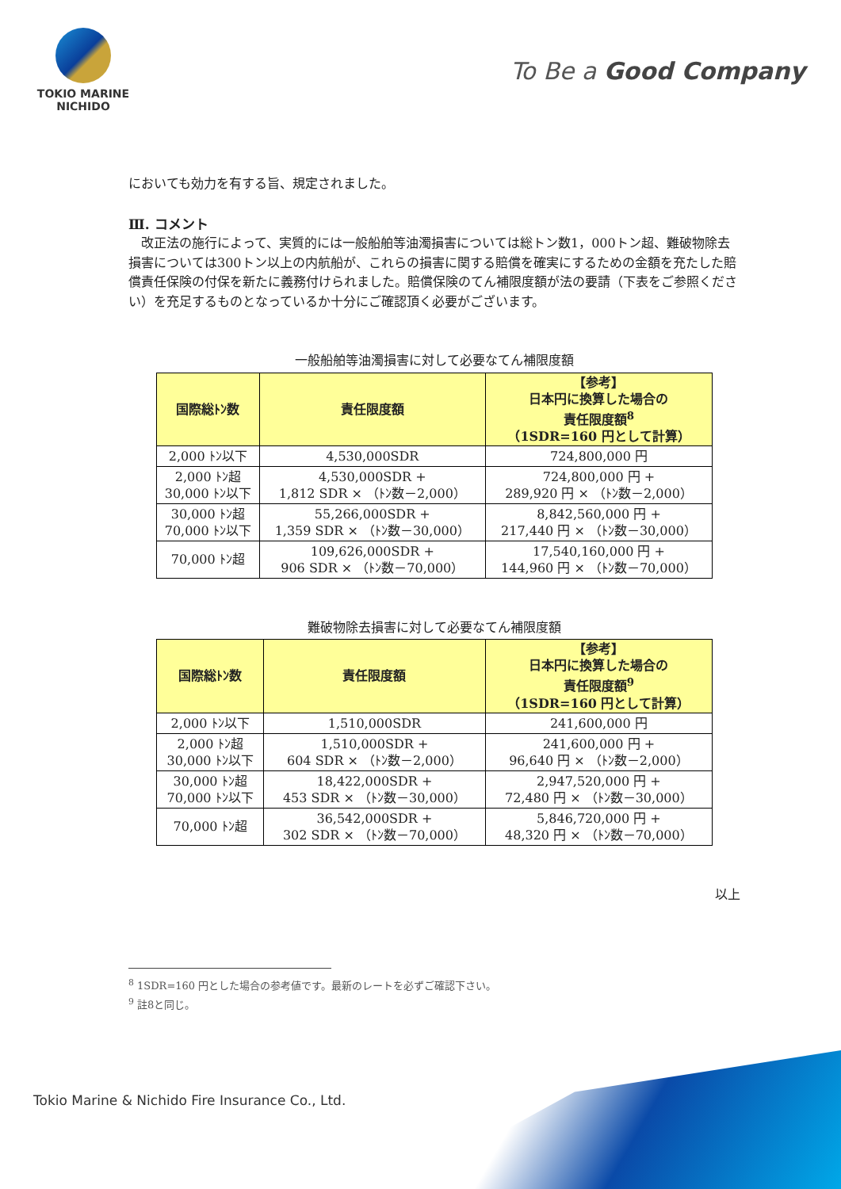TOKIO MARINE
NICHIDO
To Be a Good Company
においても効力を有する旨、規定されました。
Ⅲ. コメント
　改正法の施行によって、実質的には一般船舶等油濁損害については総トン数1，000トン超、難破物除去損害については300トン以上の内航船が、これらの損害に関する賠償を確実にするための金額を充たした賠償責任保険の付保を新たに義務付けられました。賠償保険のてん補限度額が法の要請（下表をご参照ください）を充足するものとなっているか十分にご確認頂く必要がございます。
一般船舶等油濁損害に対して必要なてん補限度額
| 国際総ﾄﾝ数 | 責任限度額 | 【参考】 日本円に換算した場合の 責任限度額<sup>8</sup> （1SDR=160 円として計算） |
| --- | --- | --- |
| 2,000 ﾄﾝ以下 | 4,530,000SDR | 724,800,000 円 |
| 2,000 ﾄﾝ超 30,000 ﾄﾝ以下 | 4,530,000SDR + 1,812 SDR × （ﾄﾝ数－2,000） | 724,800,000 円 + 289,920 円 × （ﾄﾝ数－2,000） |
| 30,000 ﾄﾝ超 70,000 ﾄﾝ以下 | 55,266,000SDR + 1,359 SDR × （ﾄﾝ数－30,000） | 8,842,560,000 円 + 217,440 円 × （ﾄﾝ数－30,000） |
| 70,000 ﾄﾝ超 | 109,626,000SDR + 906 SDR × （ﾄﾝ数－70,000） | 17,540,160,000 円 + 144,960 円 × （ﾄﾝ数－70,000） |
難破物除去損害に対して必要なてん補限度額
| 国際総ﾄﾝ数 | 責任限度額 | 【参考】 日本円に換算した場合の 責任限度額<sup>9</sup> （1SDR=160 円として計算） |
| --- | --- | --- |
| 2,000 ﾄﾝ以下 | 1,510,000SDR | 241,600,000 円 |
| 2,000 ﾄﾝ超 30,000 ﾄﾝ以下 | 1,510,000SDR + 604 SDR × （ﾄﾝ数－2,000） | 241,600,000 円 + 96,640 円 × （ﾄﾝ数－2,000） |
| 30,000 ﾄﾝ超 70,000 ﾄﾝ以下 | 18,422,000SDR + 453 SDR × （ﾄﾝ数－30,000） | 2,947,520,000 円 + 72,480 円 × （ﾄﾝ数－30,000） |
| 70,000 ﾄﾝ超 | 36,542,000SDR + 302 SDR × （ﾄﾝ数－70,000） | 5,846,720,000 円 + 48,320 円 × （ﾄﾝ数－70,000） |
以上
<sup>8</sup> 1SDR=160 円とした場合の参考値です。最新のレートを必ずご確認下さい。
<sup>9</sup> 註8と同じ。
Tokio Marine & Nichido Fire Insurance Co., Ltd.